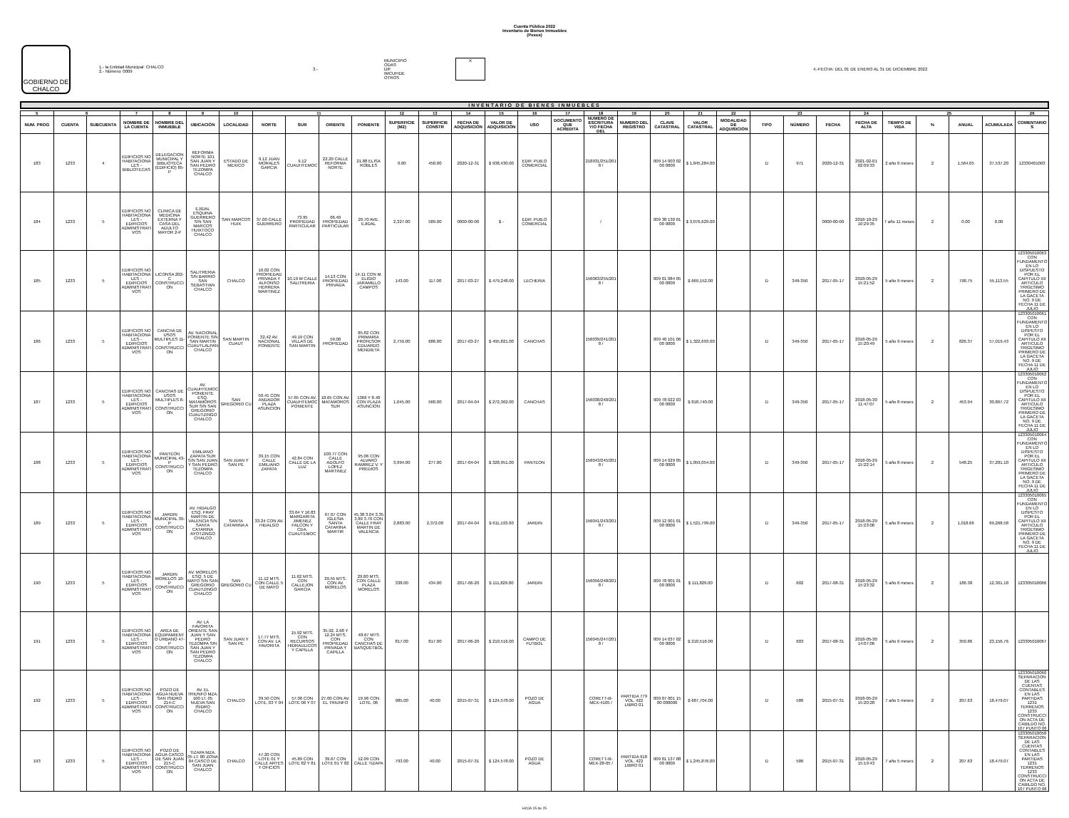Cuenta Pública 2022
Inventario de Bienes Inmuebles
(Pesos)
GOBIERNO DE
CHALCO
1.- la Entidad Municipal: CHALCO
2.- Número: 0009
3.-
MUNICIPIO
ODAS
DIF
IMCUFIDE
OTROS
X
4.-FECHA: DEL 01 DE ENERO AL 31 DE DICIEMBRE 2022
INVENTARIO DE BIENES INMUEBLES
| 5 | 6 | | 7 | 8 | 9 | 10 | 11 | | | | 12 | 13 | 14 | 15 | 16 | 17 | 18 | 19 | 20 | 21 | 22 | 23 | | | 24 | 25 | | | | 26 |
| --- | --- | --- | --- | --- | --- | --- | --- | --- | --- | --- | --- | --- | --- | --- | --- | --- | --- | --- | --- | --- | --- | --- | --- | --- | --- | --- | --- | --- | --- | --- |
| NUM. PROG | CUENTA | SUBCUENTA | NOMBRE DE LA CUENTA | NOMBRE DEL INMUEBLE | UBICACIÓN | LOCALIDAD | NORTE | SUR | ORIENTE | PONIENTE | SUPERFICIE (M2) | SUPERFICIE CONSTR | FECHA DE ADQUISICIÓN | VALOR DE ADQUISICIÓN | USO | DOCUMENTO QUE ACREDITA | NUMERO DE ESCRITURA Y/O FECHA DEL | NUMERO DEL REGISTRO | CLAVE CATASTRAL | VALOR CATASTRAL | MODALIDAD DE ADQUISICIÓN | TIPO | NÚMERO | FECHA | FECHA DE ALTA | TIEMPO DE VIDA | % | ANUAL | ACUMULADA | COMENTARIOS |
| 183 | 1233 | 4 | EDIFICIOS NO HABITACIONALES - BIBLIOTECAS | DELEGACION MUNICIPAL Y BIBLIOTECA (EDIFICIO) 85-P | REFORMA NORTE 101 SAN JUAN Y SAN PEDRO TEZOMPA CHALCO | ESTADO DE MEXICO | 9.12 JUAN MORALES GARCIA | 9.12 CUAUHTEMOC | 22.20 CALLE REFORMA NORTE | 21.88 ELISA ROBLES | 0.00 | 450.00 | 2020-12-31 | $ 938,430.00 | EDIF. PUB.O COMERCIAL | | 218931/251/2018 / | | 009 14 003 02 00 0000 | $ 1,045,284.00 | | D | 971 | 2020-12-31 | 2021-02-01 02:09:33 | 2 año 0 meses | 2 | 1,564.05 | 37,537.20 | 12330401003 |
| 184 | 1233 | 5 | EDIFICIOS NO HABITACIONALES - EDIFICIOS ADMINISTRATIVOS | CLINICA DE MEDICINA EXTERNA Y CASA DEL ADULTO MAYOR 2-P | EJIDAL ESQUINA GUERRERO S/N SAN MARCOS HUIXTOCO CHALCO | SAN MARCOS HUIX | 37.00 CALLE GUERRERO | 73.95 PROPIEDAD PARTICULAR | 66.40 PROPIEDAD PARTICULAR | 29.70 AVE. EJIDAL | 2,327.00 | 589.00 | 0000-00-00 | $ - | EDIF. PUB.O COMERCIAL | | / | | 009 38 130 01 00 0000 | $ 3,076,629.00 | | | | 0000-00-00 | 2018-10-29 10:29:35 | 7 año 11 meses | 2 | 0.00 | 0.00 | |
| 185 | 1233 | 5 | EDIFICIOS NO HABITACIONALES - EDIFICIOS ADMINISTRATIVOS | LICONSA 202-C CONSTRUCCION | SALITRERIA S/N BARRIO SAN SEBASTIAN CHALCO | CHALCO | 10.02 CON PROPIEDAD PRIVADA Y ALFONSO HERRERA MARTINEZ | 10.19 M CALLE SALITRERIA | 14.13 CON PROPIEDAD PRIVADA | 14.11 CON M. ELIGIO JARAMILLO CAMPOS | 143.00 | 117.00 | 2017-03-27 | $ 479,248.00 | LECHERIA | | 156063/255/2018 / | | 009 01 084 05 00 0000 | $ 669,152.00 | | D | 349-350 | 2017-05-17 | 2018-05-29 15:21:52 | 5 año 9 meses | 2 | 798.75 | 55,113.55 | 123305010063 CON FUNDAMENTO EN LO DISPUESTO POR EL CAPITULO XII ARTICULO TRIGESIMO PRIMERO DE LA GACETA NO. 9 DE FECHA 11 DE JULIO |
| 186 | 1233 | 5 | EDIFICIOS NO HABITACIONALES - EDIFICIOS ADMINISTRATIVOS | CANCHA DE USOS MULTIPLES 11-P CONSTRUCCION | AV. NACIONAL PONIENTE S/N SAN MARTIN CUAUTLALPAN CHALCO | SAN MARTIN CUAUT | 32.42 AV. NACIONAL PONIENTE | 49.19 CON VILLAS DE SAN MARTIN | 59.00 PROPIEDAD | 85.82 CON PRIMARIA PROFESOR EDUARDO MENDIETA | 2,759.00 | 686.00 | 2017-03-27 | $ 495,821.00 | CANCHAS | | 156039/241/2018 / | | 009 40 101 06 00 0000 | $ 1,322,693.00 | | D | 349-350 | 2017-05-17 | 2018-05-29 15:20:49 | 5 año 9 meses | 2 | 826.37 | 57,019.43 | 123305010061 CON FUNDAMENTO EN LO DISPESTO POR EL CAPITULO XII ARTICULO TRIGESIMO PRIMERO DE LA GACETA NO. 9 DE FECHA 11 DE JULIO |
| 187 | 1233 | 5 | EDIFICIOS NO HABITACIONALES - EDIFICIOS ADMINISTRATIVOS | CANCHAS DE USOS MULTIPLES 8-P CONSTRUCCION | AV. CUAUHTEMOC PONIENTE ESQ. MATAMOROS SUR S/N SAN GREGORIO CUAUTZINGO CHALCO | SAN GREGORIO CU | 50.41 CON ANDADOR PLAZA ASUNCION | 57.65 CON AV. CUAUHTEMOC PONIENTE | 18.65 CON AV. MATAMOROS SUR | 1366 Y 8.40 CON PLAZA ASUNCION | 1,045.00 | 560.00 | 2017-04-04 | $ 272,362.00 | CANCHAS | | 156038/240/2018 / | | 009 78 022 03 00 0000 | $ 818,740.00 | | D | 349-350 | 2017-05-17 | 2018-05-30 11:47:07 | 5 año 8 meses | 2 | 453.94 | 30,867.72 | 123305010062 CON FUNDAMENTO EN LO DISPUESTO POR EL CAPITULO XII ARTICULO TRIGESIMO PRIMERO DE LA GACETA NO. 9 DE FECHA 11 DE JULIO |
| 188 | 1233 | 5 | EDIFICIOS NO HABITACIONALES - EDIFICIOS ADMINISTRATIVOS | PANTEON MUNICIPAL 43-P CONSTRUCCION | EMILIANO ZAPATA SUR S/N SAN JUAN Y SAN PEDRO TEZOMPA CHALCO | SAN JUAN Y SAN PE | 39.15 CON CALLE EMILIANO ZAPATA | 42.84 CON CALLE DE LA LUZ | 100.77 CON CALLE ADOLFO LOPEZ MARTINEZ | 95.06 CON ALVARO RAMIREZ V. Y PREDIOS | 3,994.00 | 277.00 | 2017-04-04 | $ 328,951.00 | PANTEON | | 156043/245/2018 / | | 009 14 029 05 00 0000 | $ 1,059,054.00 | | D | 349-350 | 2017-05-17 | 2018-05-29 15:22:14 | 5 año 8 meses | 2 | 548.25 | 37,281.10 | 123305010064 CON FUNDAMENTO EN LO DISPESTO POR EL CAPITULO XII ARTICULO TRIGESIMO PRIMERO DE LA GACETA NO. 9 DE FECHA 11 DE JULIO |
| 189 | 1233 | 5 | EDIFICIOS NO HABITACIONALES - EDIFICIOS ADMINISTRATIVOS | JARDIN MUNICIPAL 39-P CONSTRUCCION | AV. HIDALGO ESQ. FRAY MARTIN DE VALENCIA S/N SANTA CATARINA AYOTZINGO CHALCO | SANTA CATARINA A | 33.24 CON AV. HIDALGO | 33.64 Y 16.83 MARGARITA JIMENEZ FALCON Y CDA. CUAUTEMOC | 67.07 CON IGLESIA SANTA CATARINA MARTIR | 45.38 3.04 3.35 3.89 3.70 CON CALLE FRAY MARTIN DE VALENCIA | 2,883.00 | 2,372.00 | 2017-04-04 | $ 611,193.00 | JARDIN | | 156041/243/2018 / | | 009 12 001 01 00 0000 | $ 1,521,799.00 | | D | 349-350 | 2017-05-17 | 2018-05-29 15:23:08 | 5 año 8 meses | 2 | 1,018.66 | 69,268.58 | 123305010065 CON FUNDAMENTO EN LO DISPESTO POR EL CAPITULO XII ARTICULO TRIGESIMO PRIMERO DE LA GACETA NO. 9 DE FECHA 11 DE JULIO |
| 190 | 1233 | 5 | EDIFICIOS NO HABITACIONALES - EDIFICIOS ADMINISTRATIVOS | JARDIN MORELOS 10-P CONSTRUCCION | AV. MORELOS ESQ. 5 DE MAYO S/N SAN GREGORIO CUAUTZINGO CHALCO | SAN GREGORIO CU | 11.12 MTS. CON CALLE 5 DE MAYO | 11.62 MTS. CON CALLEJON GARCIA | 29.55 MTS. CON AV. MORELOS | 29.80 MTS. CON CALLE PLAZA MORELOS | 338.00 | 434.00 | 2017-06-20 | $ 111,829.00 | JARDIN | | 156056/248/2018 / | | 009 78 001 01 00 0000 | $ 111,829.00 | | D | 602 | 2017-08-31 | 2018-05-29 15:23:32 | 5 año 6 meses | 2 | 186.38 | 12,301.18 | 123305010066 |
| 191 | 1233 | 5 | EDIFICIOS NO HABITACIONALES - EDIFICIOS ADMINISTRATIVOS | AREA DE EQUIPAMIENTO URBANO 47-P CONSTRUCCION | AV. LA FAVORITA ORIENTE SAN JUAN Y SAN PEDRO TEZOMPA S/N SAN JUAN Y SAN PEDRO TEZOMPA CHALCO | SAN JUAN Y SAN PE | 17.77 MTS. CON AV. LA FAVORITA | 15.92 MTS. CON RECURSOS HIDRAULICOS Y CAPILLA | 35.92, 2.68 Y 12.24 MTS. CON PROPIEDAD PRIVADA Y CAPILLA | 48.67 MTS CON CANCHAS DE BASQUETBOL | 817.00 | 817.00 | 2017-06-20 | $ 210,516.00 | CAMPO DE FUTBOL | | 156045/247/2018 / | | 009 14 037 02 00 0000 | $ 210,516.00 | | D | 603 | 2017-08-31 | 2018-05-30 14:07:06 | 5 año 6 meses | 2 | 350.86 | 23,156.76 | 123305010067 |
| 192 | 1233 | 5 | EDIFICIOS NO HABITACIONALES - EDIFICIOS ADMINISTRATIVOS | POZO DE AGUA NUEVA SAN ISIDRO 214-C CONSTRUCCION | AV. EL TRIUNFO MZA. 100 LT. 05 NUEVA SAN ISIDRO CHALCO | CHALCO | 39.50 CON LOTE, 03 Y 04 | 57.00 CON LOTE 06 Y 07 | 27.00 CON AV. EL TRIUNFO | 19.96 CON LOTE. 06 | 985.00 | 40.00 | 2015-07-31 | $ 124,578.00 | POZO DE AGUA | | CORETT-III-MEX-4105 / | PARTIDA 779 VOL. 422 LIBRO 01 | 009 07 001 15 00 000000 | $ 687,704.00 | | D | 586 | 2015-07-31 | 2018-05-29 15:20:28 | 7 año 5 meses | 2 | 207.63 | 18,479.07 | 123305010060 SEPARACION DE LAS CUENTAS CONTABLES EN LAS PARTIDAS 1231 TERRENOS 1233 CONSTRUCCION ACTA DE CABILDO NO. 107 PUNTO 06 |
| 193 | 1233 | 5 | EDIFICIOS NO HABITACIONALES - EDIFICIOS ADMINISTRATIVOS | POZO DE AGUA CASCO DE SAN JUAN 215-C CONSTRUCCION | TIZAPA MZA. 05 LT. 80 ZONA 04 CASCO DE SAN JUAN CHALCO | CHALCO | 47.20 CON LOTE 01 Y CALLE ARTES Y OFICIOS | 45.89 CON LOTE 82 Y 81 | 39.67 CON LOTE 01 Y 82 | 12.09 CON CALLE TIZAPA | 793.00 | 40.00 | 2015-07-31 | $ 124,578.00 | POZO DE AGUA | | CORETT-III-MEX-28-05 / | PARTIDA 918 VOL. 422 LIBRO 01 | 009 01 137 88 00 0000 | $ 1,245,876.00 | | D | 586 | 2015-07-31 | 2018-05-29 15:19:43 | 7 año 5 meses | 2 | 207.63 | 18,479.07 | 123305010058 SEPARACION DE LAS CUENTAS CONTABLES EN LAS PARTIDAS 1231 TERRENOS 1233 CONSTRUCCION ACTA DE CABILDO NO. 107 PUNTO 06 |
HOJA 15 de 25